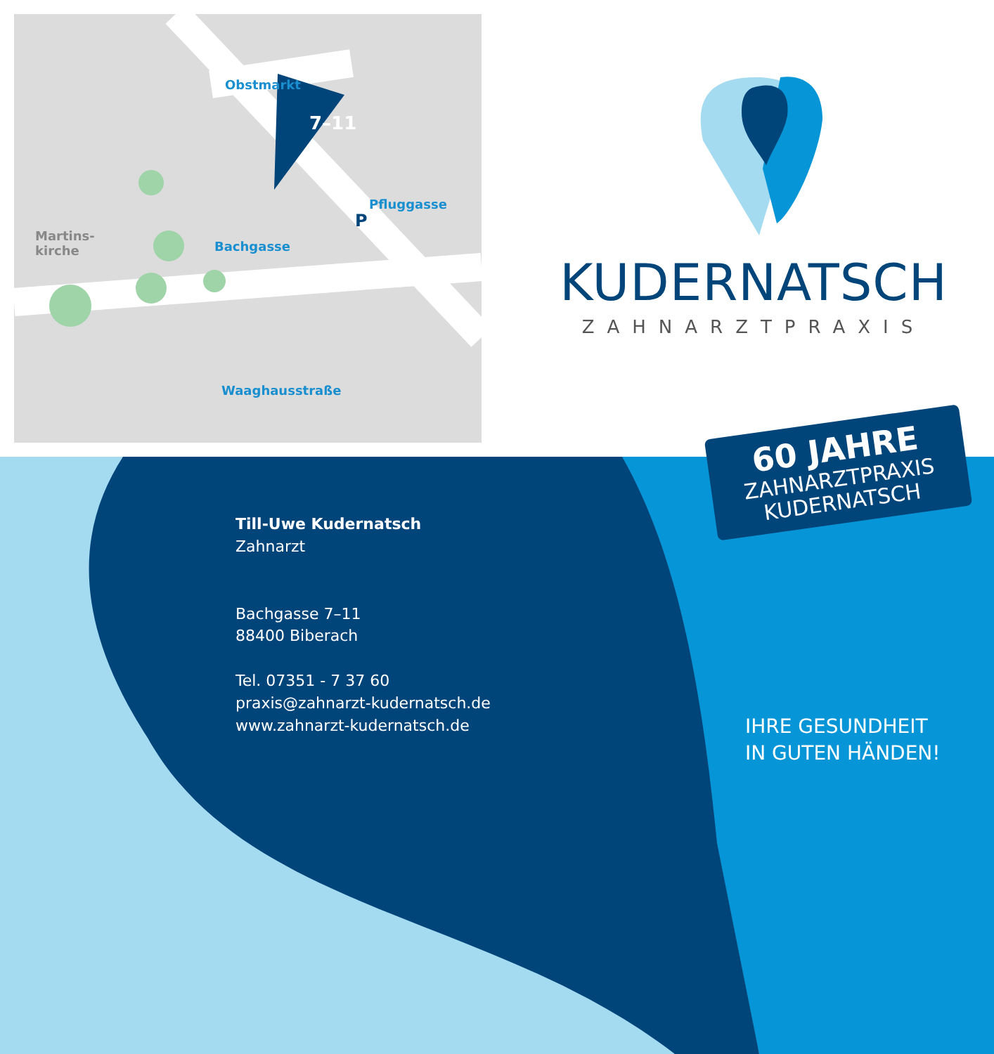Obstmarkt
7–11
Pfluggasse
Bachgasse
Martins-
kirche
P
Waaghausstraße
KUDERNATSCH
ZAHNARZTPRAXIS
60 JAHRE
ZAHNARZTPRAXIS
KUDERNATSCH
Till-Uwe Kudernatsch
Zahnarzt
Bachgasse 7–11
88400 Biberach
Tel. 07351 - 7 37 60
praxis@zahnarzt-kudernatsch.de
www.zahnarzt-kudernatsch.de
IHRE GESUNDHEIT
IN GUTEN HÄNDEN!